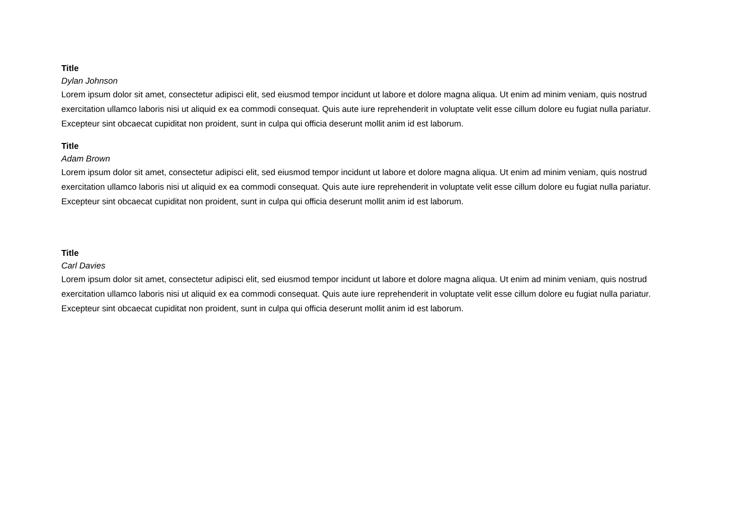Title
Dylan Johnson
Lorem ipsum dolor sit amet, consectetur adipisci elit, sed eiusmod tempor incidunt ut labore et dolore magna aliqua. Ut enim ad minim veniam, quis nostrud exercitation ullamco laboris nisi ut aliquid ex ea commodi consequat. Quis aute iure reprehenderit in voluptate velit esse cillum dolore eu fugiat nulla pariatur. Excepteur sint obcaecat cupiditat non proident, sunt in culpa qui officia deserunt mollit anim id est laborum.
Title
Adam Brown
Lorem ipsum dolor sit amet, consectetur adipisci elit, sed eiusmod tempor incidunt ut labore et dolore magna aliqua. Ut enim ad minim veniam, quis nostrud exercitation ullamco laboris nisi ut aliquid ex ea commodi consequat. Quis aute iure reprehenderit in voluptate velit esse cillum dolore eu fugiat nulla pariatur. Excepteur sint obcaecat cupiditat non proident, sunt in culpa qui officia deserunt mollit anim id est laborum.
Title
Carl Davies
Lorem ipsum dolor sit amet, consectetur adipisci elit, sed eiusmod tempor incidunt ut labore et dolore magna aliqua. Ut enim ad minim veniam, quis nostrud exercitation ullamco laboris nisi ut aliquid ex ea commodi consequat. Quis aute iure reprehenderit in voluptate velit esse cillum dolore eu fugiat nulla pariatur. Excepteur sint obcaecat cupiditat non proident, sunt in culpa qui officia deserunt mollit anim id est laborum.